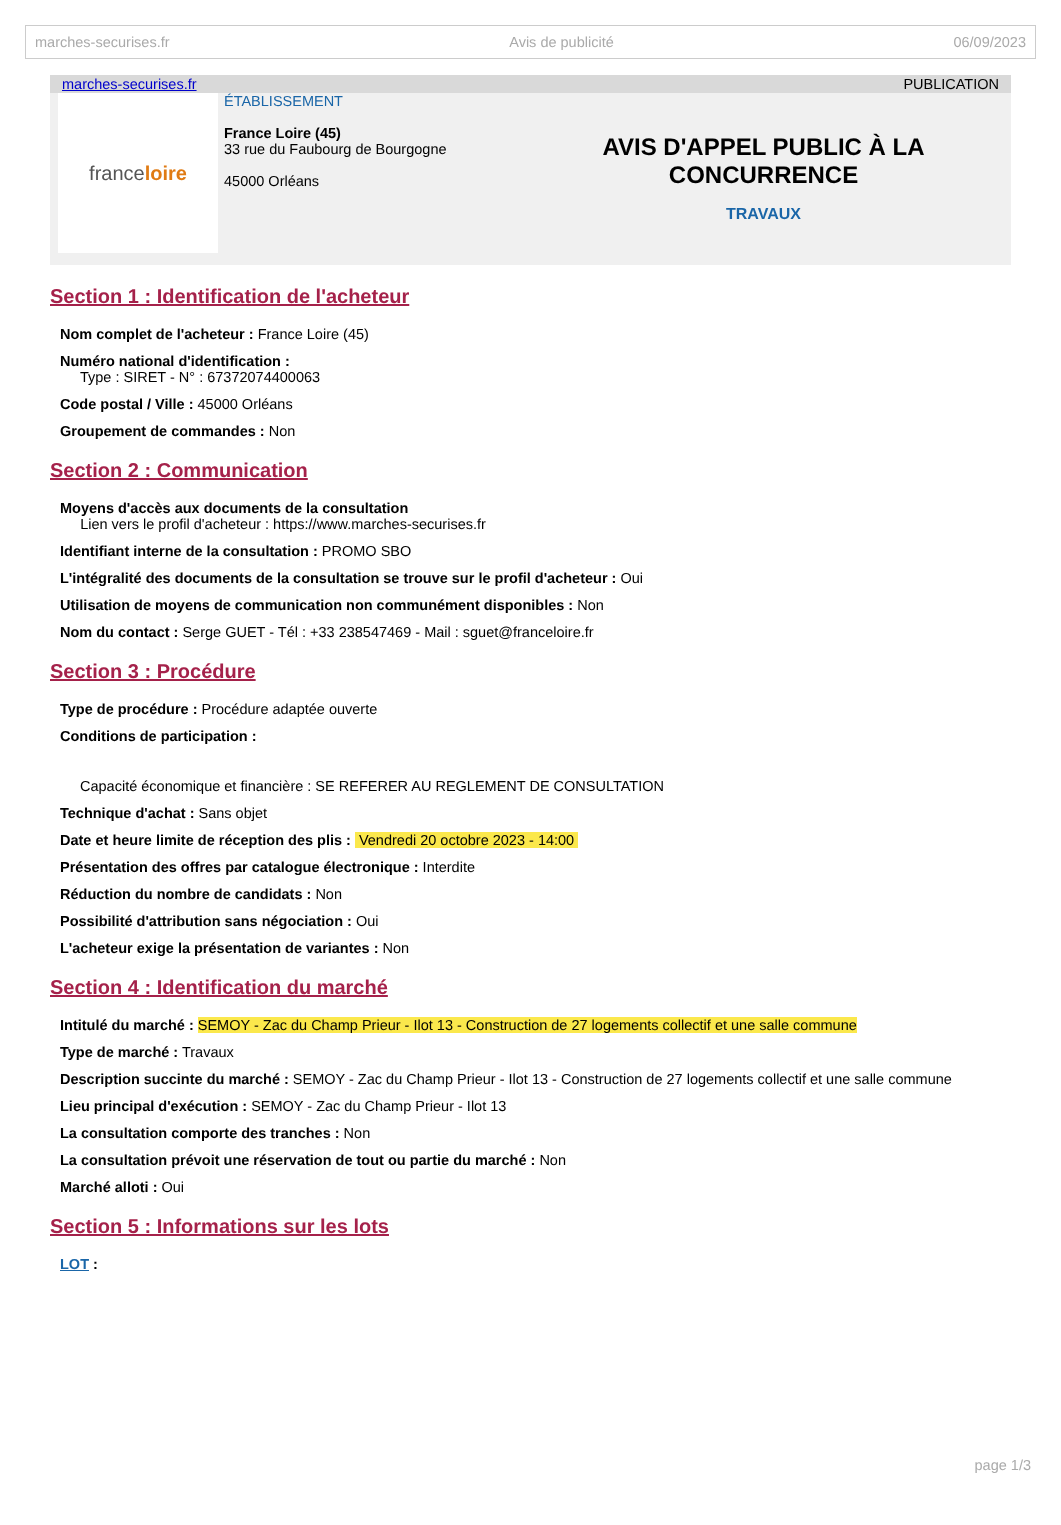marches-securises.fr Avis de publicité 06/09/2023
marches-securises.fr PUBLICATION
france loire
ÉTABLISSEMENT
France Loire (45)
33 rue du Faubourg de Bourgogne
45000 Orléans
AVIS D'APPEL PUBLIC À LA CONCURRENCE
TRAVAUX
Section 1 : Identification de l'acheteur
Nom complet de l'acheteur : France Loire (45)
Numéro national d'identification :
Type : SIRET - N° : 67372074400063
Code postal / Ville : 45000 Orléans
Groupement de commandes : Non
Section 2 : Communication
Moyens d'accès aux documents de la consultation
Lien vers le profil d'acheteur : https://www.marches-securises.fr
Identifiant interne de la consultation : PROMO SBO
L'intégralité des documents de la consultation se trouve sur le profil d'acheteur : Oui
Utilisation de moyens de communication non communément disponibles : Non
Nom du contact : Serge GUET - Tél : +33 238547469 - Mail : sguet@franceloire.fr
Section 3 : Procédure
Type de procédure : Procédure adaptée ouverte
Conditions de participation :
Capacité économique et financière : SE REFERER AU REGLEMENT DE CONSULTATION
Technique d'achat : Sans objet
Date et heure limite de réception des plis : Vendredi 20 octobre 2023 - 14:00
Présentation des offres par catalogue électronique : Interdite
Réduction du nombre de candidats : Non
Possibilité d'attribution sans négociation : Oui
L'acheteur exige la présentation de variantes : Non
Section 4 : Identification du marché
Intitulé du marché : SEMOY - Zac du Champ Prieur - Ilot 13 - Construction de 27 logements collectif et une salle commune
Type de marché : Travaux
Description succinte du marché : SEMOY - Zac du Champ Prieur - Ilot 13 - Construction de 27 logements collectif et une salle commune
Lieu principal d'exécution : SEMOY - Zac du Champ Prieur - Ilot 13
La consultation comporte des tranches : Non
La consultation prévoit une réservation de tout ou partie du marché : Non
Marché alloti : Oui
Section 5 : Informations sur les lots
LOT :
page 1/3